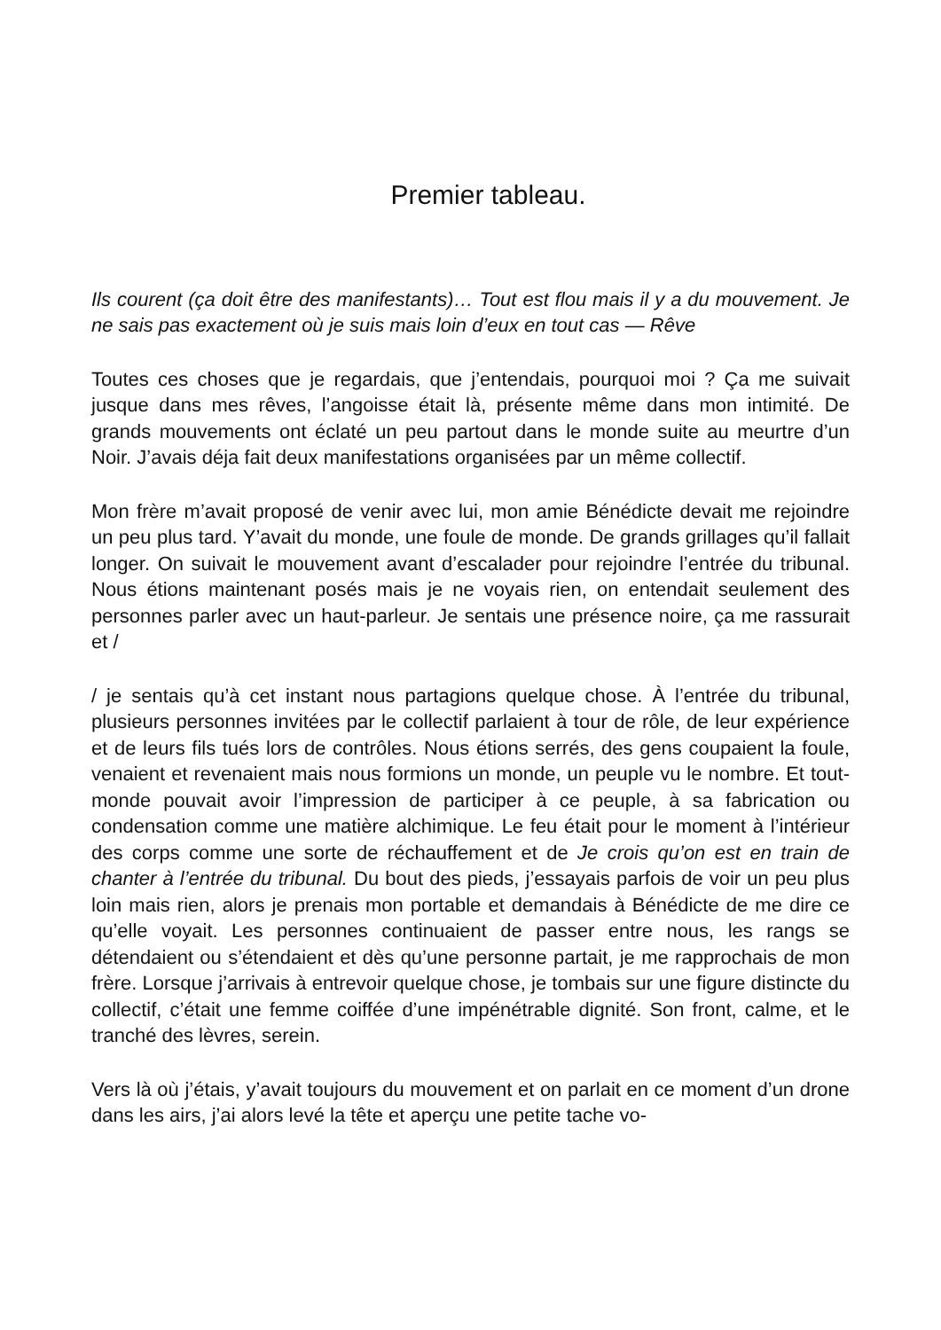Premier tableau.
Ils courent (ça doit être des manifestants)… Tout est flou mais il y a du mouvement. Je ne sais pas exactement où je suis mais loin d’eux en tout cas — Rêve
Toutes ces choses que je regardais, que j’entendais, pourquoi moi ? Ça me suivait jusque dans mes rêves, l’angoisse était là, présente même dans mon intimité. De grands mouvements ont éclaté un peu partout dans le monde suite au meurtre d’un Noir. J’avais déja fait deux manifestations organisées par un même collectif.
Mon frère m’avait proposé de venir avec lui, mon amie Bénédicte devait me rejoindre un peu plus tard. Y’avait du monde, une foule de monde. De grands grillages qu’il fallait longer. On suivait le mouvement avant d’escalader pour rejoindre l’entrée du tribunal. Nous étions maintenant posés mais je ne voyais rien, on entendait seulement des personnes parler avec un haut-parleur. Je sentais une présence noire, ça me rassurait et /
/ je sentais qu’à cet instant nous partagions quelque chose. À l’entrée du tribunal, plusieurs personnes invitées par le collectif parlaient à tour de rôle, de leur expérience et de leurs fils tués lors de contrôles. Nous étions serrés, des gens coupaient la foule, venaient et revenaient mais nous formions un monde, un peuple vu le nombre. Et tout-monde pouvait avoir l’impression de participer à ce peuple, à sa fabrication ou condensation comme une matière alchimique. Le feu était pour le moment à l’intérieur des corps comme une sorte de réchauffement et de Je crois qu’on est en train de chanter à l’entrée du tribunal. Du bout des pieds, j’essayais parfois de voir un peu plus loin mais rien, alors je prenais mon portable et demandais à Bénédicte de me dire ce qu’elle voyait. Les personnes continuaient de passer entre nous, les rangs se détendaient ou s’étendaient et dès qu’une personne partait, je me rapprochais de mon frère. Lorsque j’arrivais à entrevoir quelque chose, je tombais sur une figure distincte du collectif, c’était une femme coiffée d’une impénétrable dignité. Son front, calme, et le tranché des lèvres, serein.
Vers là où j’étais, y’avait toujours du mouvement et on parlait en ce moment d’un drone dans les airs, j’ai alors levé la tête et aperçu une petite tache vo-